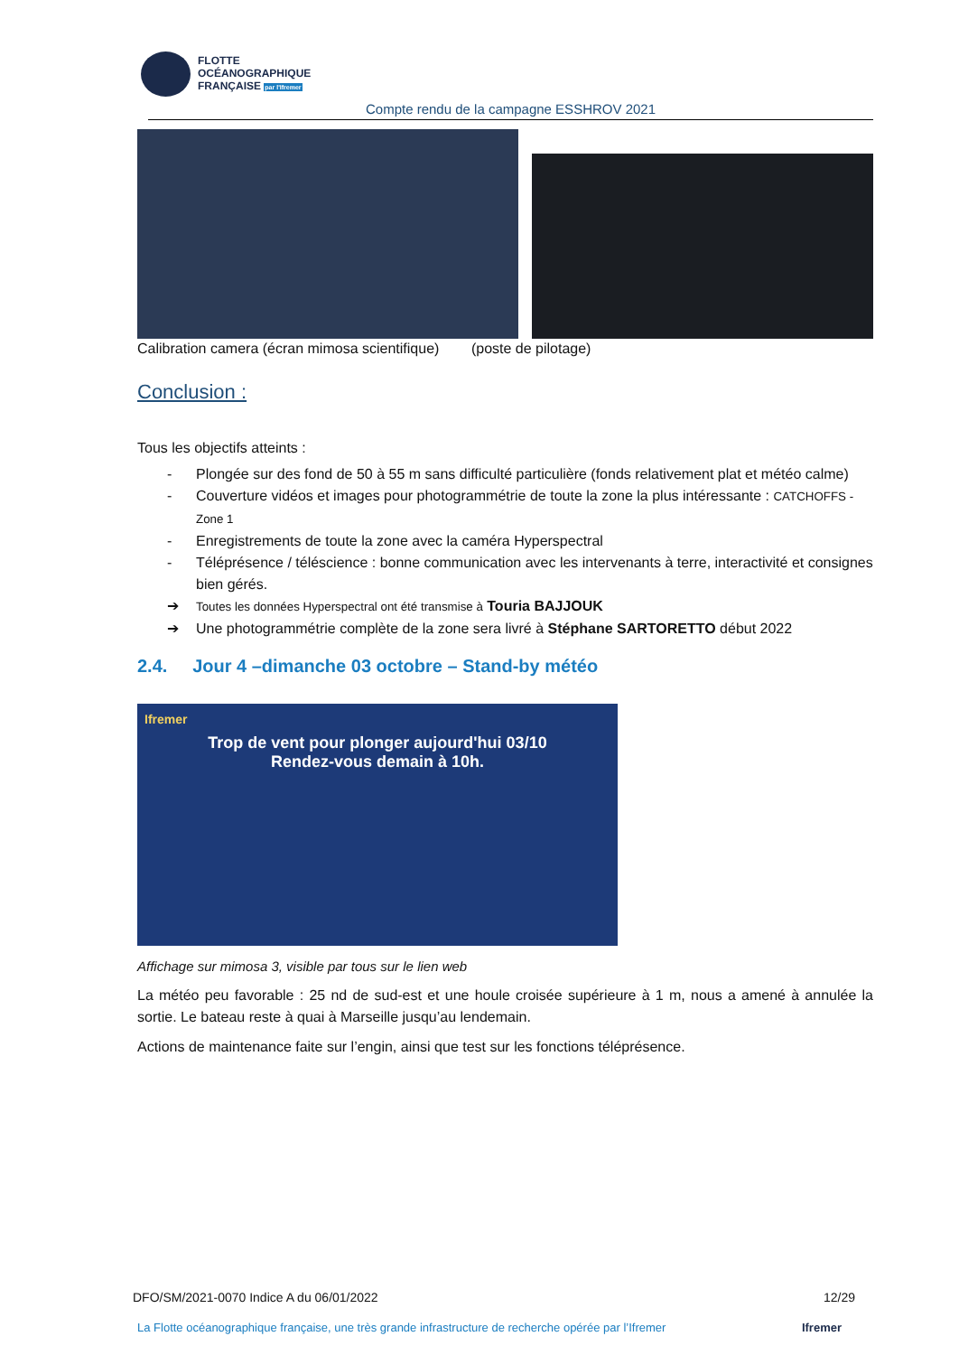FLOTTE
OCÉANOGRAPHIQUE
FRANÇAISE par l'Ifremer
Compte rendu de la campagne ESSHROV 2021
Calibration camera (écran mimosa scientifique) (poste de pilotage)
Conclusion :
Tous les objectifs atteints :
- Plongée sur des fond de 50 à 55 m sans difficulté particulière (fonds relativement plat et météo calme)
- Couverture vidéos et images pour photogrammétrie de toute la zone la plus intéressante : CATCHOFFS - Zone 1
- Enregistrements de toute la zone avec la caméra Hyperspectral
- Téléprésence / téléscience : bonne communication avec les intervenants à terre, interactivité et consignes bien gérés.
➔ Toutes les données Hyperspectral ont été transmise à Touria BAJJOUK
➔ Une photogrammétrie complète de la zone sera livré à Stéphane SARTORETTO début 2022
2.4. Jour 4 –dimanche 03 octobre – Stand-by météo
Ifremer
Trop de vent pour plonger aujourd'hui 03/10
Rendez-vous demain à 10h.
Affichage sur mimosa 3, visible par tous sur le lien web
La météo peu favorable : 25 nd de sud-est et une houle croisée supérieure à 1 m, nous a amené à annulée la sortie. Le bateau reste à quai à Marseille jusqu’au lendemain.
Actions de maintenance faite sur l’engin, ainsi que test sur les fonctions téléprésence.
DFO/SM/2021-0070 Indice A du 06/01/2022 12/29
La Flotte océanographique française, une très grande infrastructure de recherche opérée par l’Ifremer Ifremer